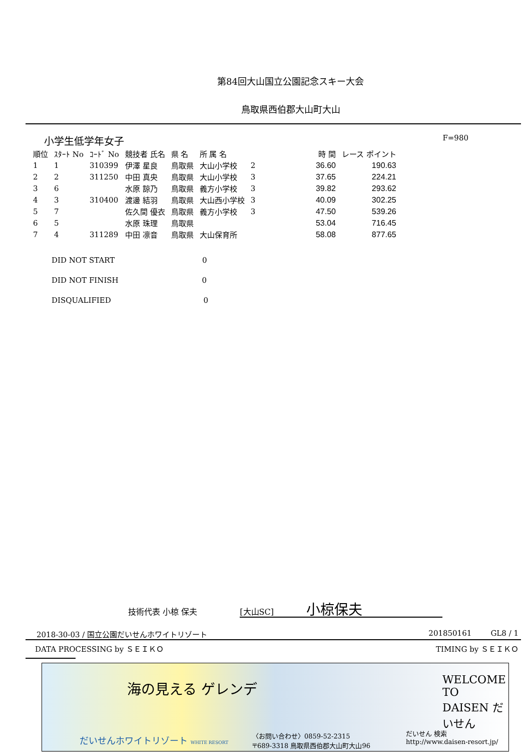第84回大山国立公園記念スキー大会
鳥取県西伯郡大山町大山
小学生低学年女子 F=980
| 順位 | ｽﾀｰﾄ No | ｺｰﾄﾞ No | 競技者 氏名 | 県 名 | 所 属 名 | | 時 間 | レース ポイント |
| --- | --- | --- | --- | --- | --- | --- | --- | --- |
| 1 | 1 | 310399 | 伊澤 星良 | 鳥取県 | 大山小学校 | 2 | 36.60 | 190.63 |
| 2 | 2 | 311250 | 中田 真央 | 鳥取県 | 大山小学校 | 3 | 37.65 | 224.21 |
| 3 | 6 | | 水原 諒乃 | 鳥取県 | 義方小学校 | 3 | 39.82 | 293.62 |
| 4 | 3 | 310400 | 渡邊 結羽 | 鳥取県 | 大山西小学校 | 3 | 40.09 | 302.25 |
| 5 | 7 | | 佐久間 優衣 | 鳥取県 | 義方小学校 | 3 | 47.50 | 539.26 |
| 6 | 5 | | 水原 珠理 | 鳥取県 | | | 53.04 | 716.45 |
| 7 | 4 | 311289 | 中田 凛音 | 鳥取県 | 大山保育所 | | 58.08 | 877.65 |
DID NOT START 0
DID NOT FINISH 0
DISQUALIFIED 0
技術代表 小椋 保夫 [大山SC] 小椋保夫
2018-30-03 / 国立公園だいせんホワイトリゾート 201850161 GL8 / 1
DATA PROCESSING by ＳＥＩＫＯ TIMING by ＳＥＩＫＯ
海の見える ゲレンデ WELCOME TO DAISEN だいせん
だいせんホワイトリゾート WHITE RESORT
〈お問い合わせ〉0859-52-2315
〒689-3318 鳥取県西伯郡大山町大山96
だいせん 検索
http://www.daisen-resort.jp/